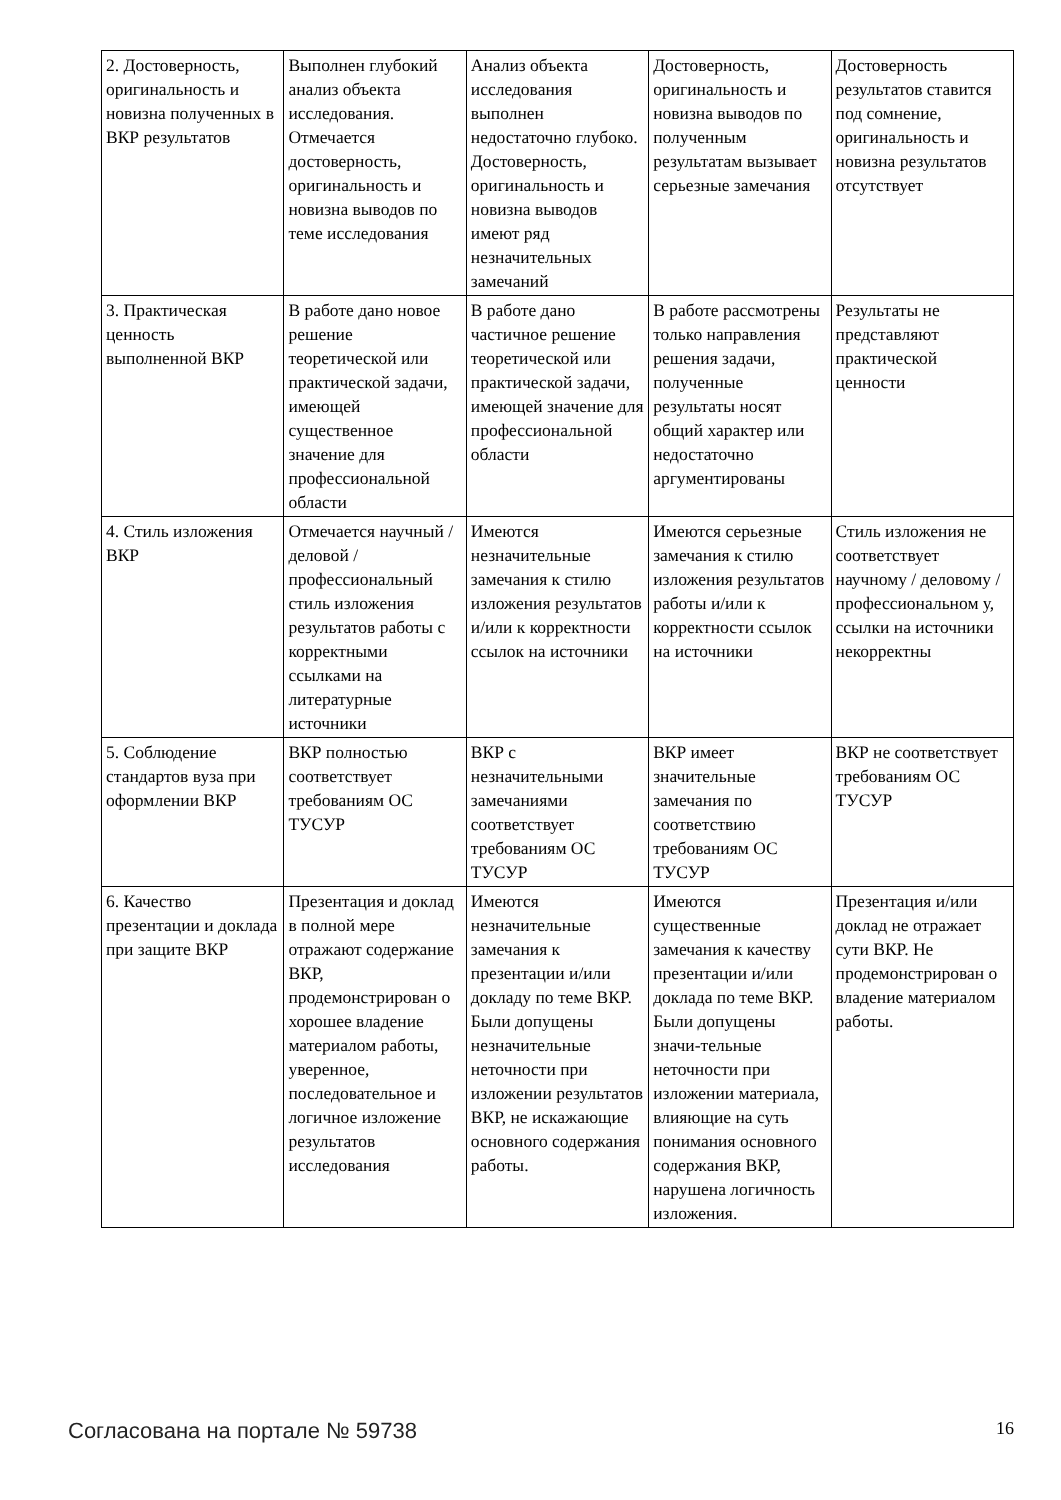| 2. Достоверность, оригинальность и новизна полученных в ВКР результатов | Выполнен глубокий анализ объекта исследования. Отмечается достоверность, оригинальность и новизна выводов по теме исследования | Анализ объекта исследования выполнен недостаточно глубоко. Достоверность, оригинальность и новизна выводов имеют ряд незначительных замечаний | Достоверность, оригинальность и новизна выводов по полученным результатам вызывает серьезные замечания | Достоверность результатов ставится под сомнение, оригинальность и новизна результатов отсутствует |
| 3. Практическая ценность выполненной ВКР | В работе дано новое решение теоретической или практической задачи, имеющей существенное значение для профессиональной области | В работе дано частичное решение теоретической или практической задачи, имеющей значение для профессиональной области | В работе рассмотрены только направления решения задачи, полученные результаты носят общий характер или недостаточно аргументированы | Результаты не представляют практической ценности |
| 4. Стиль изложения ВКР | Отмечается научный / деловой / профессиональный стиль изложения результатов работы с корректными ссылками на литературные источники | Имеются незначительные замечания к стилю изложения результатов и/или к корректности ссылок на источники | Имеются серьезные замечания к стилю изложения результатов работы и/или к корректности ссылок на источники | Стиль изложения не соответствует научному / деловому / профессиональном у, ссылки на источники некорректны |
| 5. Соблюдение стандартов вуза при оформлении ВКР | ВКР полностью соответствует требованиям ОС ТУСУР | ВКР с незначительными замечаниями соответствует требованиям ОС ТУСУР | ВКР имеет значительные замечания по соответствию требованиям ОС ТУСУР | ВКР не соответствует требованиям ОС ТУСУР |
| 6. Качество презентации и доклада при защите ВКР | Презентация и доклад в полной мере отражают содержание ВКР, продемонстрирован о хорошее владение материалом работы, уверенное, последовательное и логичное изложение результатов исследования | Имеются незначительные замечания к презентации и/или докладу по теме ВКР. Были допущены незначительные неточности при изложении результатов ВКР, не искажающие основного содержания работы. | Имеются существенные замечания к качеству презентации и/или доклада по теме ВКР. Были допущены значи-тельные неточности при изложении материала, влияющие на суть понимания основного содержания ВКР, нарушена логичность изложения. | Презентация и/или доклад не отражает сути ВКР. Не продемонстрирован о владение материалом работы. |
Согласована на портале № 59738 16